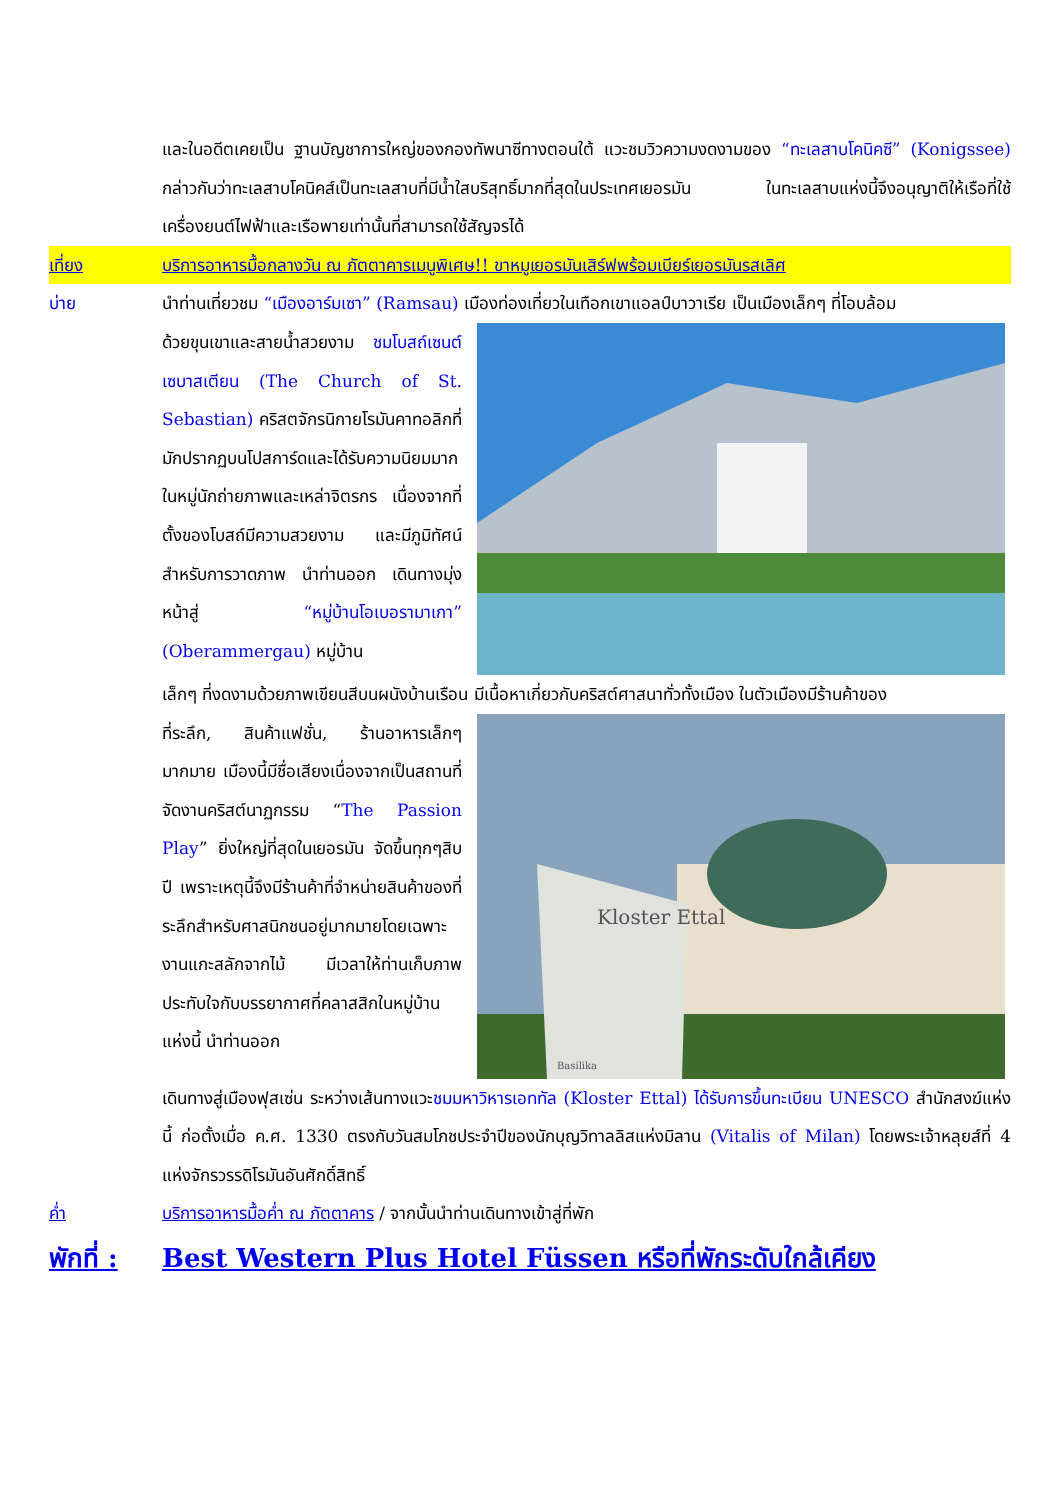และในอดีตเคยเป็น ฐานบัญชาการใหญ่ของกองทัพนาซีทางตอนใต้ แวะชมวิวความงดงามของ “ทะเลสาบโคนิคซี” (Konigssee) กล่าวกันว่าทะเลสาบโคนิคส์เป็นทะเลสาบที่มีน้ำใสบริสุทธิ์มากที่สุดในประเทศเยอรมัน ในทะเลสาบแห่งนี้จึงอนุญาติให้เรือที่ใช้เครื่องยนต์ไฟฟ้าและเรือพายเท่านั้นที่สามารถใช้สัญจรได้
เที่ยง บริการอาหารมื้อกลางวัน ณ ภัตตาคารเมนูพิเศษ!! ขาหมูเยอรมันเสิร์ฟพร้อมเบียร์เยอรมันรสเลิศ
บ่าย นำท่านเที่ยวชม “เมืองอาร์มเซา” (Ramsau) เมืองท่องเที่ยวในเทือกเขาแอลป์บาวาเรีย เป็นเมืองเล็กๆ ที่โอบล้อม
ด้วยขุนเขาและสายน้ำสวยงาม ชมโบสถ์เซนต์เซบาสเตียน (The Church of St. Sebastian) คริสตจักรนิกายโรมันคาทอลิกที่มักปรากฏบนโปสการ์ดและได้รับความนิยมมากในหมู่นักถ่ายภาพและเหล่าจิตรกร เนื่องจากที่ตั้งของโบสถ์มีความสวยงาม และมีภูมิทัศน์สำหรับการวาดภาพ นำท่านออก เดินทางมุ่งหน้าสู่ “หมู่บ้านโอเบอรามาเกา” (Oberammergau) หมู่บ้าน
เล็กๆ ที่งดงามด้วยภาพเขียนสีบนผนังบ้านเรือน มีเนื้อหาเกี่ยวกับคริสต์ศาสนาทั่วทั้งเมือง ในตัวเมืองมีร้านค้าของ
ที่ระลึก, สินค้าแฟชั่น, ร้านอาหารเล็กๆ มากมาย เมืองนี้มีชื่อเสียงเนื่องจากเป็นสถานที่จัดงานคริสต์นาฏกรรม “The Passion Play” ยิ่งใหญ่ที่สุดในเยอรมัน จัดขึ้นทุกๆสิบปี เพราะเหตุนี้จึงมีร้านค้าที่จำหน่ายสินค้าของที่ระลึกสำหรับศาสนิกชนอยู่มากมายโดยเฉพาะงานแกะสลักจากไม้ มีเวลาให้ท่านเก็บภาพประทับใจกับบรรยากาศที่คลาสสิกในหมู่บ้านแห่งนี้ นำท่านออก
Kloster Ettal
Basilika
เดินทางสู่เมืองฟุสเซ่น ระหว่างเส้นทางแวะชมมหาวิหารเอททัล (Kloster Ettal) ได้รับการขึ้นทะเบียน UNESCO สำนักสงฆ์แห่งนี้ ก่อตั้งเมื่อ ค.ศ. 1330 ตรงกับวันสมโภชประจำปีของนักบุญวิทาลลิสแห่งมิลาน (Vitalis of Milan) โดยพระเจ้าหลุยส์ที่ 4 แห่งจักรวรรดิโรมันอันศักดิ์สิทธิ์
ค่ำ บริการอาหารมื้อค่ำ ณ ภัตตาคาร / จากนั้นนำท่านเดินทางเข้าสู่ที่พัก
พักที่ :
Best Western Plus Hotel Füssen หรือที่พักระดับใกล้เคียง